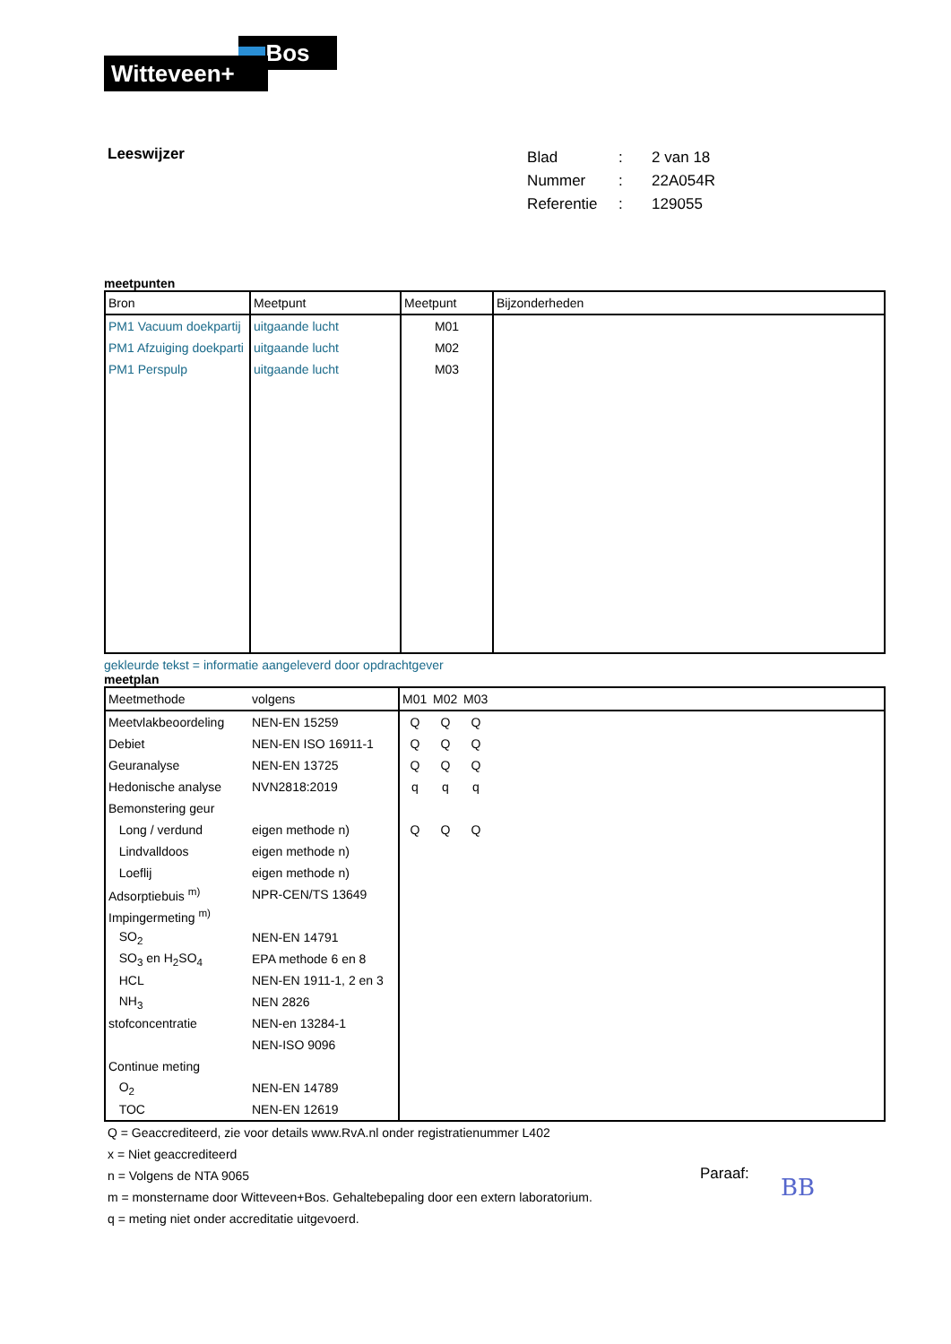Bos
Witteveen+
Leeswijzer
| Blad | : | 2 van 18 |
| Nummer | : | 22A054R |
| Referentie | : | 129055 |
meetpunten
| Bron | Meetpunt | Meetpunt | Bijzonderheden |
| --- | --- | --- | --- |
| PM1 Vacuum doekpartij | uitgaande lucht | M01 | |
| PM1 Afzuiging doekparti | uitgaande lucht | M02 | |
| PM1 Perspulp | uitgaande lucht | M03 | |
gekleurde tekst = informatie aangeleverd door opdrachtgever
meetplan
| Meetmethode | volgens | M01 | M02 | M03 | |
| --- | --- | --- | --- | --- | --- |
| Meetvlakbeoordeling | NEN-EN 15259 | Q | Q | Q | |
| Debiet | NEN-EN ISO 16911-1 | Q | Q | Q | |
| Geuranalyse | NEN-EN 13725 | Q | Q | Q | |
| Hedonische analyse | NVN2818:2019 | q | q | q | |
| Bemonstering geur | | | | | |
| Long / verdund | eigen methode n) | Q | Q | Q | |
| Lindvalldoos | eigen methode n) | | | | |
| Loeflij | eigen methode n) | | | | |
| Adsorptiebuis <sup>m)</sup> | NPR-CEN/TS 13649 | | | | |
| Impingermeting <sup>m)</sup> | | | | | |
| SO<sub>2</sub> | NEN-EN 14791 | | | | |
| SO<sub>3</sub> en H<sub>2</sub>SO<sub>4</sub> | EPA methode 6 en 8 | | | | |
| HCL | NEN-EN 1911-1, 2 en 3 | | | | |
| NH<sub>3</sub> | NEN 2826 | | | | |
| stofconcentratie | NEN-en 13284-1 | | | | |
| | NEN-ISO 9096 | | | | |
| Continue meting | | | | | |
| O<sub>2</sub> | NEN-EN 14789 | | | | |
| TOC | NEN-EN 12619 | | | | |
Q = Geaccrediteerd, zie voor details www.RvA.nl onder registratienummer L402
x = Niet geaccrediteerd
n = Volgens de NTA 9065
m = monstername door Witteveen+Bos. Gehaltebepaling door een extern laboratorium.
q = meting niet onder accreditatie uitgevoerd.
Paraaf: BB